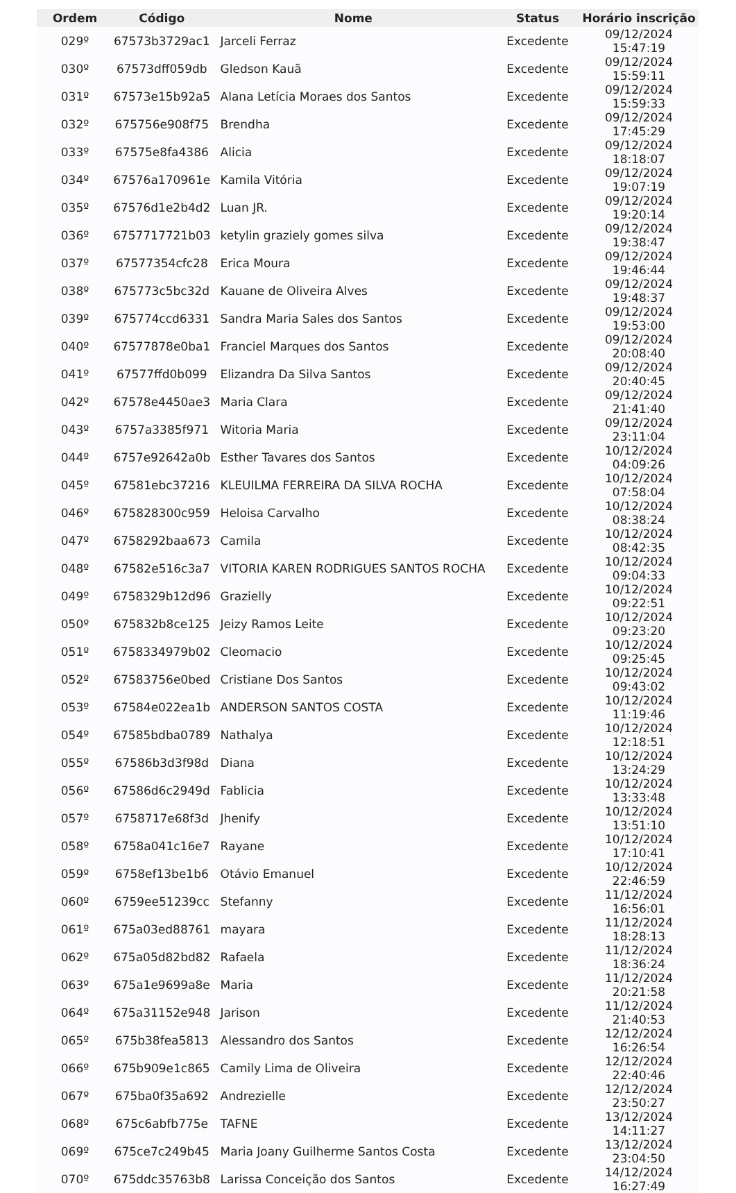| Ordem | Código | Nome | Status | Horário inscrição |
| --- | --- | --- | --- | --- |
| 029º | 67573b3729ac1 | Jarceli Ferraz | Excedente | 09/12/2024 15:47:19 |
| 030º | 67573dff059db | Gledson Kauã | Excedente | 09/12/2024 15:59:11 |
| 031º | 67573e15b92a5 | Alana Letícia Moraes dos Santos | Excedente | 09/12/2024 15:59:33 |
| 032º | 675756e908f75 | Brendha | Excedente | 09/12/2024 17:45:29 |
| 033º | 67575e8fa4386 | Alicia | Excedente | 09/12/2024 18:18:07 |
| 034º | 67576a170961e | Kamila Vitória | Excedente | 09/12/2024 19:07:19 |
| 035º | 67576d1e2b4d2 | Luan JR. | Excedente | 09/12/2024 19:20:14 |
| 036º | 6757717721b03 | ketylin graziely gomes silva | Excedente | 09/12/2024 19:38:47 |
| 037º | 67577354cfc28 | Erica Moura | Excedente | 09/12/2024 19:46:44 |
| 038º | 675773c5bc32d | Kauane de Oliveira Alves | Excedente | 09/12/2024 19:48:37 |
| 039º | 675774ccd6331 | Sandra Maria Sales dos Santos | Excedente | 09/12/2024 19:53:00 |
| 040º | 67577878e0ba1 | Franciel Marques dos Santos | Excedente | 09/12/2024 20:08:40 |
| 041º | 67577ffd0b099 | Elizandra Da Silva Santos | Excedente | 09/12/2024 20:40:45 |
| 042º | 67578e4450ae3 | Maria Clara | Excedente | 09/12/2024 21:41:40 |
| 043º | 6757a3385f971 | Witoria Maria | Excedente | 09/12/2024 23:11:04 |
| 044º | 6757e92642a0b | Esther Tavares dos Santos | Excedente | 10/12/2024 04:09:26 |
| 045º | 67581ebc37216 | KLEUILMA FERREIRA DA SILVA ROCHA | Excedente | 10/12/2024 07:58:04 |
| 046º | 675828300c959 | Heloisa Carvalho | Excedente | 10/12/2024 08:38:24 |
| 047º | 6758292baa673 | Camila | Excedente | 10/12/2024 08:42:35 |
| 048º | 67582e516c3a7 | VITORIA KAREN RODRIGUES SANTOS ROCHA | Excedente | 10/12/2024 09:04:33 |
| 049º | 6758329b12d96 | Grazielly | Excedente | 10/12/2024 09:22:51 |
| 050º | 675832b8ce125 | Jeizy Ramos Leite | Excedente | 10/12/2024 09:23:20 |
| 051º | 6758334979b02 | Cleomacio | Excedente | 10/12/2024 09:25:45 |
| 052º | 67583756e0bed | Cristiane Dos Santos | Excedente | 10/12/2024 09:43:02 |
| 053º | 67584e022ea1b | ANDERSON SANTOS COSTA | Excedente | 10/12/2024 11:19:46 |
| 054º | 67585bdba0789 | Nathalya | Excedente | 10/12/2024 12:18:51 |
| 055º | 67586b3d3f98d | Diana | Excedente | 10/12/2024 13:24:29 |
| 056º | 67586d6c2949d | Fablicia | Excedente | 10/12/2024 13:33:48 |
| 057º | 6758717e68f3d | Jhenify | Excedente | 10/12/2024 13:51:10 |
| 058º | 6758a041c16e7 | Rayane | Excedente | 10/12/2024 17:10:41 |
| 059º | 6758ef13be1b6 | Otávio Emanuel | Excedente | 10/12/2024 22:46:59 |
| 060º | 6759ee51239cc | Stefanny | Excedente | 11/12/2024 16:56:01 |
| 061º | 675a03ed88761 | mayara | Excedente | 11/12/2024 18:28:13 |
| 062º | 675a05d82bd82 | Rafaela | Excedente | 11/12/2024 18:36:24 |
| 063º | 675a1e9699a8e | Maria | Excedente | 11/12/2024 20:21:58 |
| 064º | 675a31152e948 | Jarison | Excedente | 11/12/2024 21:40:53 |
| 065º | 675b38fea5813 | Alessandro dos Santos | Excedente | 12/12/2024 16:26:54 |
| 066º | 675b909e1c865 | Camily Lima de Oliveira | Excedente | 12/12/2024 22:40:46 |
| 067º | 675ba0f35a692 | Andrezielle | Excedente | 12/12/2024 23:50:27 |
| 068º | 675c6abfb775e | TAFNE | Excedente | 13/12/2024 14:11:27 |
| 069º | 675ce7c249b45 | Maria Joany Guilherme Santos Costa | Excedente | 13/12/2024 23:04:50 |
| 070º | 675ddc35763b8 | Larissa Conceição dos Santos | Excedente | 14/12/2024 16:27:49 |